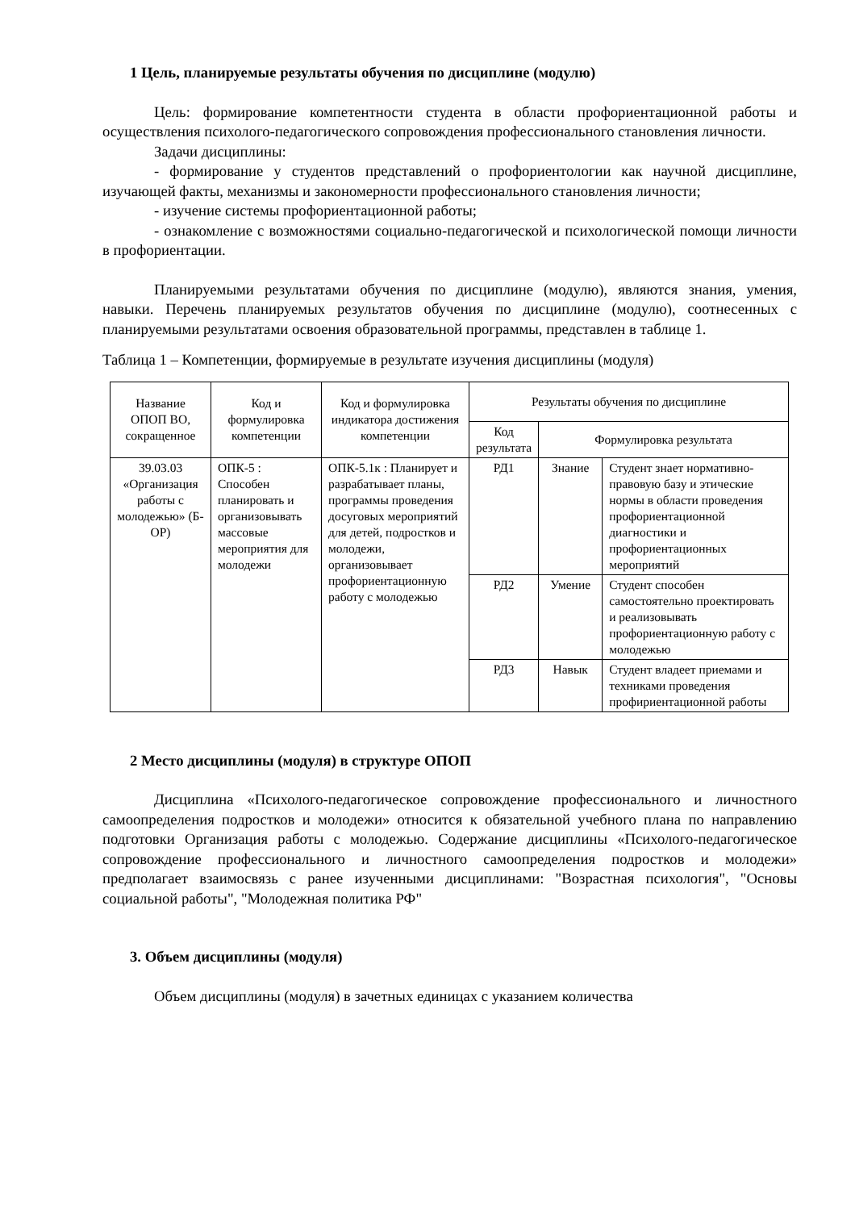1 Цель, планируемые результаты обучения по дисциплине (модулю)
Цель: формирование компетентности студента в области профориентационной работы и осуществления психолого-педагогического сопровождения профессионального становления личности.
Задачи дисциплины:
- формирование у студентов представлений о профориентологии как научной дисциплине, изучающей факты, механизмы и закономерности профессионального становления личности;
- изучение системы профориентационной работы;
- ознакомление с возможностями социально-педагогической и психологической помощи личности в профориентации.
Планируемыми результатами обучения по дисциплине (модулю), являются знания, умения, навыки. Перечень планируемых результатов обучения по дисциплине (модулю), соотнесенных с планируемыми результатами освоения образовательной программы, представлен в таблице 1.
Таблица 1 – Компетенции, формируемые в результате изучения дисциплины (модуля)
| Название ОПОП ВО, сокращенное | Код и формулировка компетенции | Код и формулировка индикатора достижения компетенции | Результаты обучения по дисциплине | | |
| --- | --- | --- | --- | --- | --- |
| | | | Код результата | Формулировка результата | |
| 39.03.03 «Организация работы с молодежью» (Б-ОР) | ОПК-5 : Способен планировать и организовывать массовые мероприятия для молодежи | ОПК-5.1к : Планирует и разрабатывает планы, программы проведения досуговых мероприятий для детей, подростков и молодежи, организовывает профориентационную работу с молодежью | РД1 | Знание | Студент знает нормативно-правовую базу и этические нормы в области проведения профориентационной диагностики и профориентационных мероприятий |
| | | | РД2 | Умение | Студент способен самостоятельно проектировать и реализовывать профориентационную работу с молодежью |
| | | | РД3 | Навык | Студент владеет приемами и техниками проведения профириентационной работы |
2 Место дисциплины (модуля) в структуре ОПОП
Дисциплина «Психолого-педагогическое сопровождение профессионального и личностного самоопределения подростков и молодежи» относится к обязательной учебного плана по направлению подготовки Организация работы с молодежью. Содержание дисциплины «Психолого-педагогическое сопровождение профессионального и личностного самоопределения подростков и молодежи» предполагает взаимосвязь с ранее изученными дисциплинами: "Возрастная психология", "Основы социальной работы", "Молодежная политика РФ"
3. Объем дисциплины (модуля)
Объем дисциплины (модуля) в зачетных единицах с указанием количества